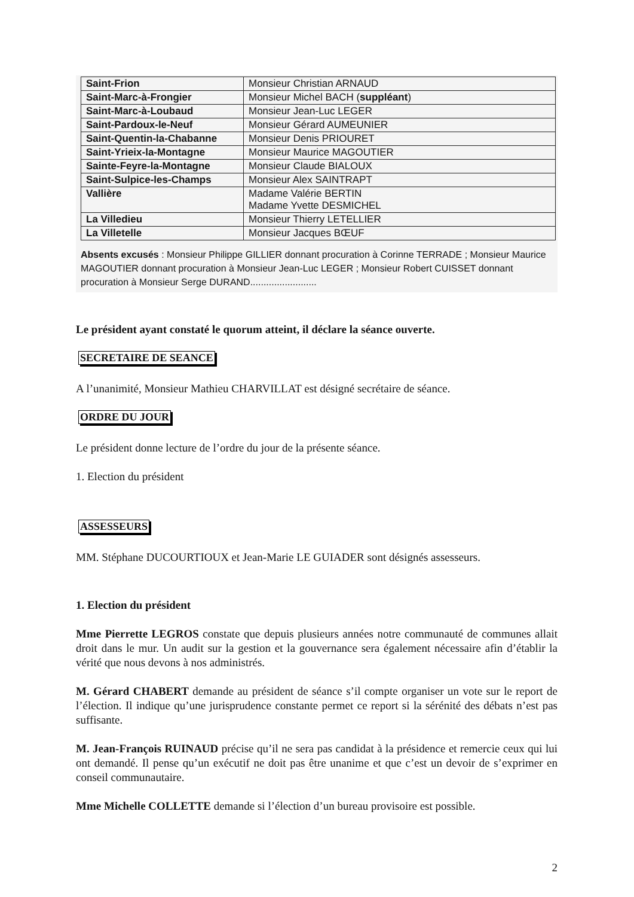| Saint-Frion | Monsieur Christian ARNAUD |
| Saint-Marc-à-Frongier | Monsieur Michel BACH ( suppléant ) |
| Saint-Marc-à-Loubaud | Monsieur Jean-Luc LEGER |
| Saint-Pardoux-le-Neuf | Monsieur Gérard AUMEUNIER |
| Saint-Quentin-la-Chabanne | Monsieur Denis PRIOURET |
| Saint-Yrieix-la-Montagne | Monsieur Maurice MAGOUTIER |
| Sainte-Feyre-la-Montagne | Monsieur Claude BIALOUX |
| Saint-Sulpice-les-Champs | Monsieur Alex SAINTRAPT |
| Vallière | Madame Valérie BERTIN Madame Yvette DESMICHEL |
| La Villedieu | Monsieur Thierry LETELLIER |
| La Villetelle | Monsieur Jacques BŒUF |
Absents excusés : Monsieur Philippe GILLIER donnant procuration à Corinne TERRADE ; Monsieur Maurice MAGOUTIER donnant procuration à Monsieur Jean-Luc LEGER ; Monsieur Robert CUISSET donnant procuration à Monsieur Serge DURAND.........................
Le président ayant constaté le quorum atteint, il déclare la séance ouverte.
SECRETAIRE DE SEANCE
A l’unanimité, Monsieur Mathieu CHARVILLAT est désigné secrétaire de séance.
ORDRE DU JOUR
Le président donne lecture de l’ordre du jour de la présente séance.
1. Election du président
ASSESSEURS
MM. Stéphane DUCOURTIOUX et Jean-Marie LE GUIADER sont désignés assesseurs.
1. Election du président
Mme Pierrette LEGROS constate que depuis plusieurs années notre communauté de communes allait droit dans le mur. Un audit sur la gestion et la gouvernance sera également nécessaire afin d’établir la vérité que nous devons à nos administrés.
M. Gérard CHABERT demande au président de séance s’il compte organiser un vote sur le report de l’élection. Il indique qu’une jurisprudence constante permet ce report si la sérénité des débats n’est pas suffisante.
M. Jean-François RUINAUD précise qu’il ne sera pas candidat à la présidence et remercie ceux qui lui ont demandé. Il pense qu’un exécutif ne doit pas être unanime et que c’est un devoir de s’exprimer en conseil communautaire.
Mme Michelle COLLETTE demande si l’élection d’un bureau provisoire est possible.
2